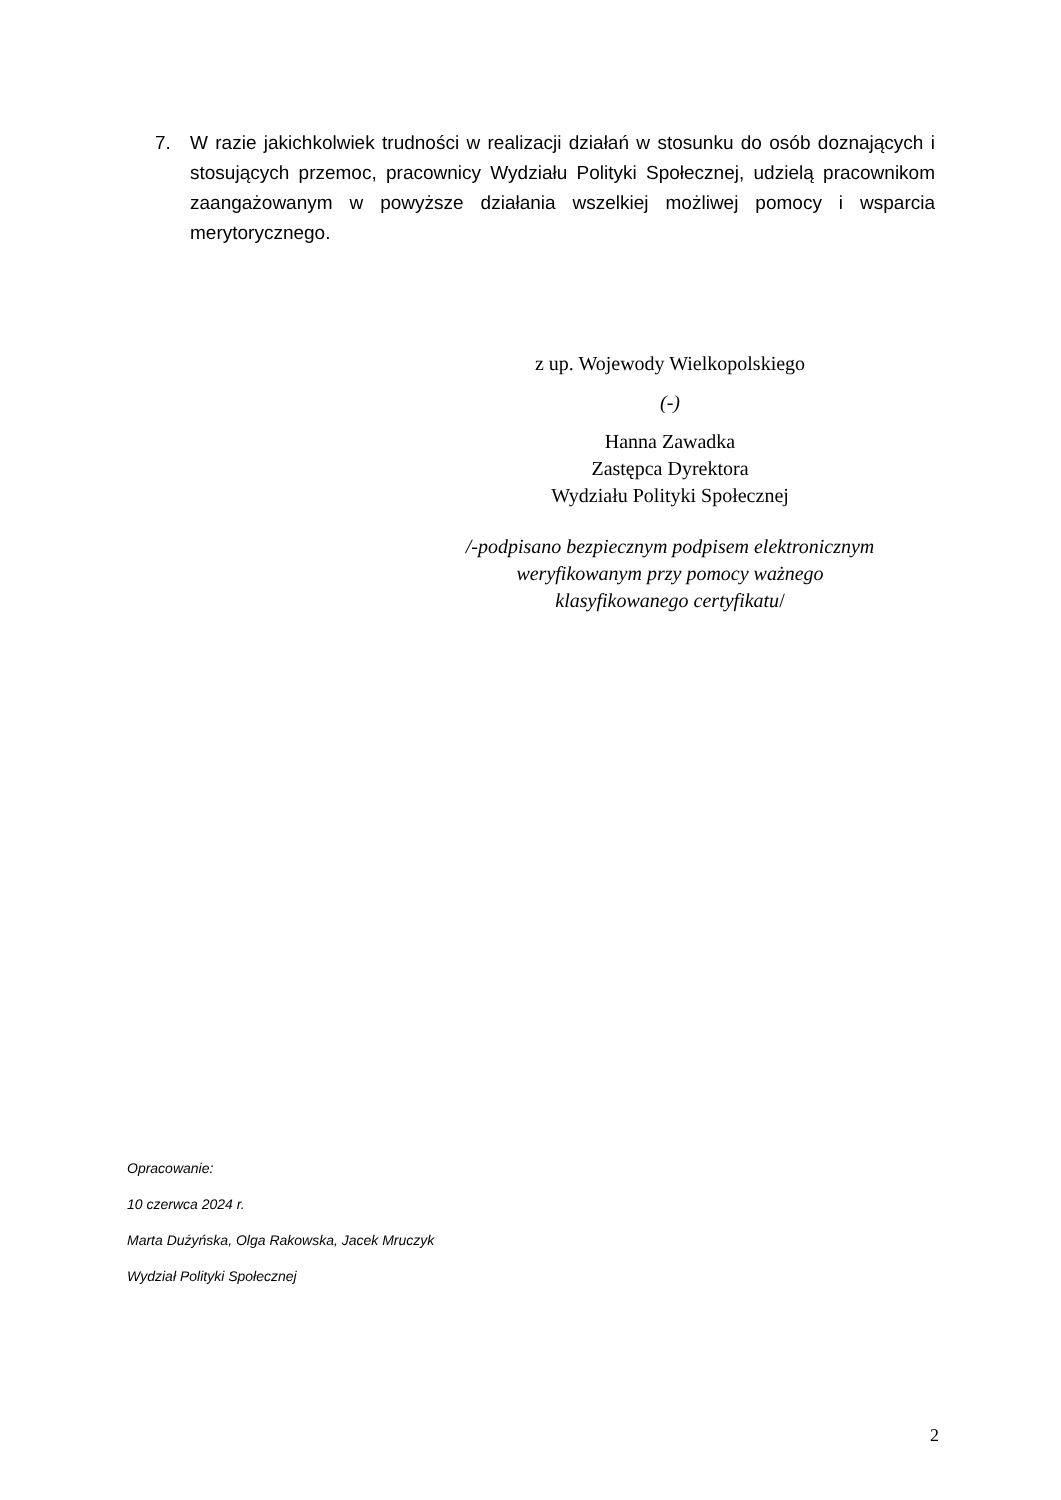7. W razie jakichkolwiek trudności w realizacji działań w stosunku do osób doznających i stosujących przemoc, pracownicy Wydziału Polityki Społecznej, udzielą pracownikom zaangażowanym w powyższe działania wszelkiej możliwej pomocy i wsparcia merytorycznego.
z up. Wojewody Wielkopolskiego
(-)
Hanna Zawadka
Zastępca Dyrektora
Wydziału Polityki Społecznej
/-podpisano bezpiecznym podpisem elektronicznym
weryfikowanym przy pomocy ważnego
klasyfikowanego certyfikatu/
Opracowanie:
10 czerwca 2024 r.
Marta Dużyńska, Olga Rakowska, Jacek Mruczyk
Wydział Polityki Społecznej
2